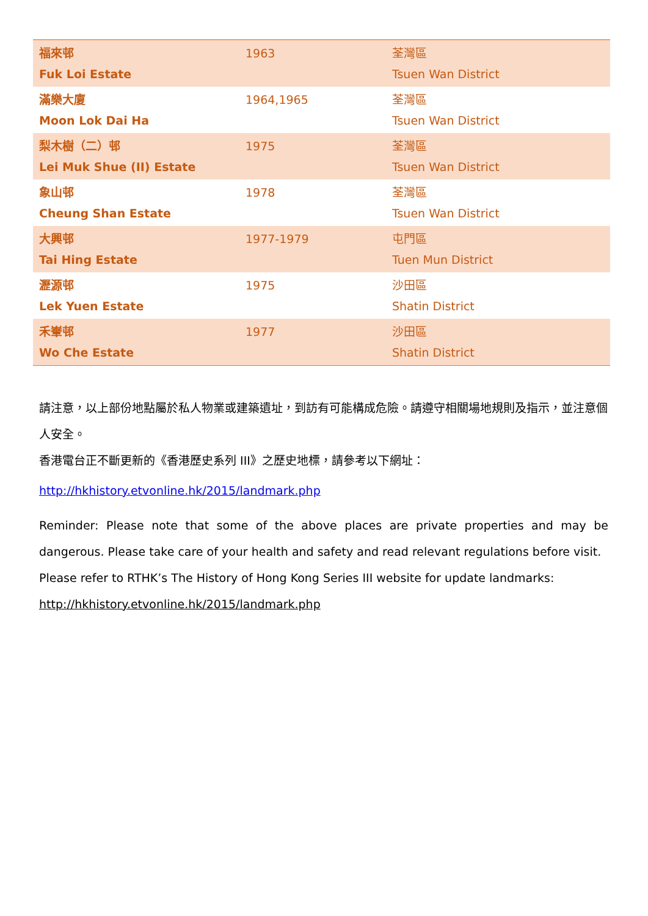| 福來邨 Fuk Loi Estate | 1963 | 荃灣區 Tsuen Wan District |
| 滿樂大廈 Moon Lok Dai Ha | 1964,1965 | 荃灣區 Tsuen Wan District |
| 梨木樹（二）邨 Lei Muk Shue (II) Estate | 1975 | 荃灣區 Tsuen Wan District |
| 象山邨 Cheung Shan Estate | 1978 | 荃灣區 Tsuen Wan District |
| 大興邨 Tai Hing Estate | 1977-1979 | 屯門區 Tuen Mun District |
| 瀝源邨 Lek Yuen Estate | 1975 | 沙田區 Shatin District |
| 禾輋邨 Wo Che Estate | 1977 | 沙田區 Shatin District |
請注意，以上部份地點屬於私人物業或建築遺址，到訪有可能構成危險。請遵守相關場地規則及指示，並注意個人安全。
香港電台正不斷更新的《香港歷史系列 III》之歷史地標，請參考以下網址：
http://hkhistory.etvonline.hk/2015/landmark.php
Reminder: Please note that some of the above places are private properties and may be dangerous. Please take care of your health and safety and read relevant regulations before visit.
Please refer to RTHK’s The History of Hong Kong Series III website for update landmarks:
http://hkhistory.etvonline.hk/2015/landmark.php